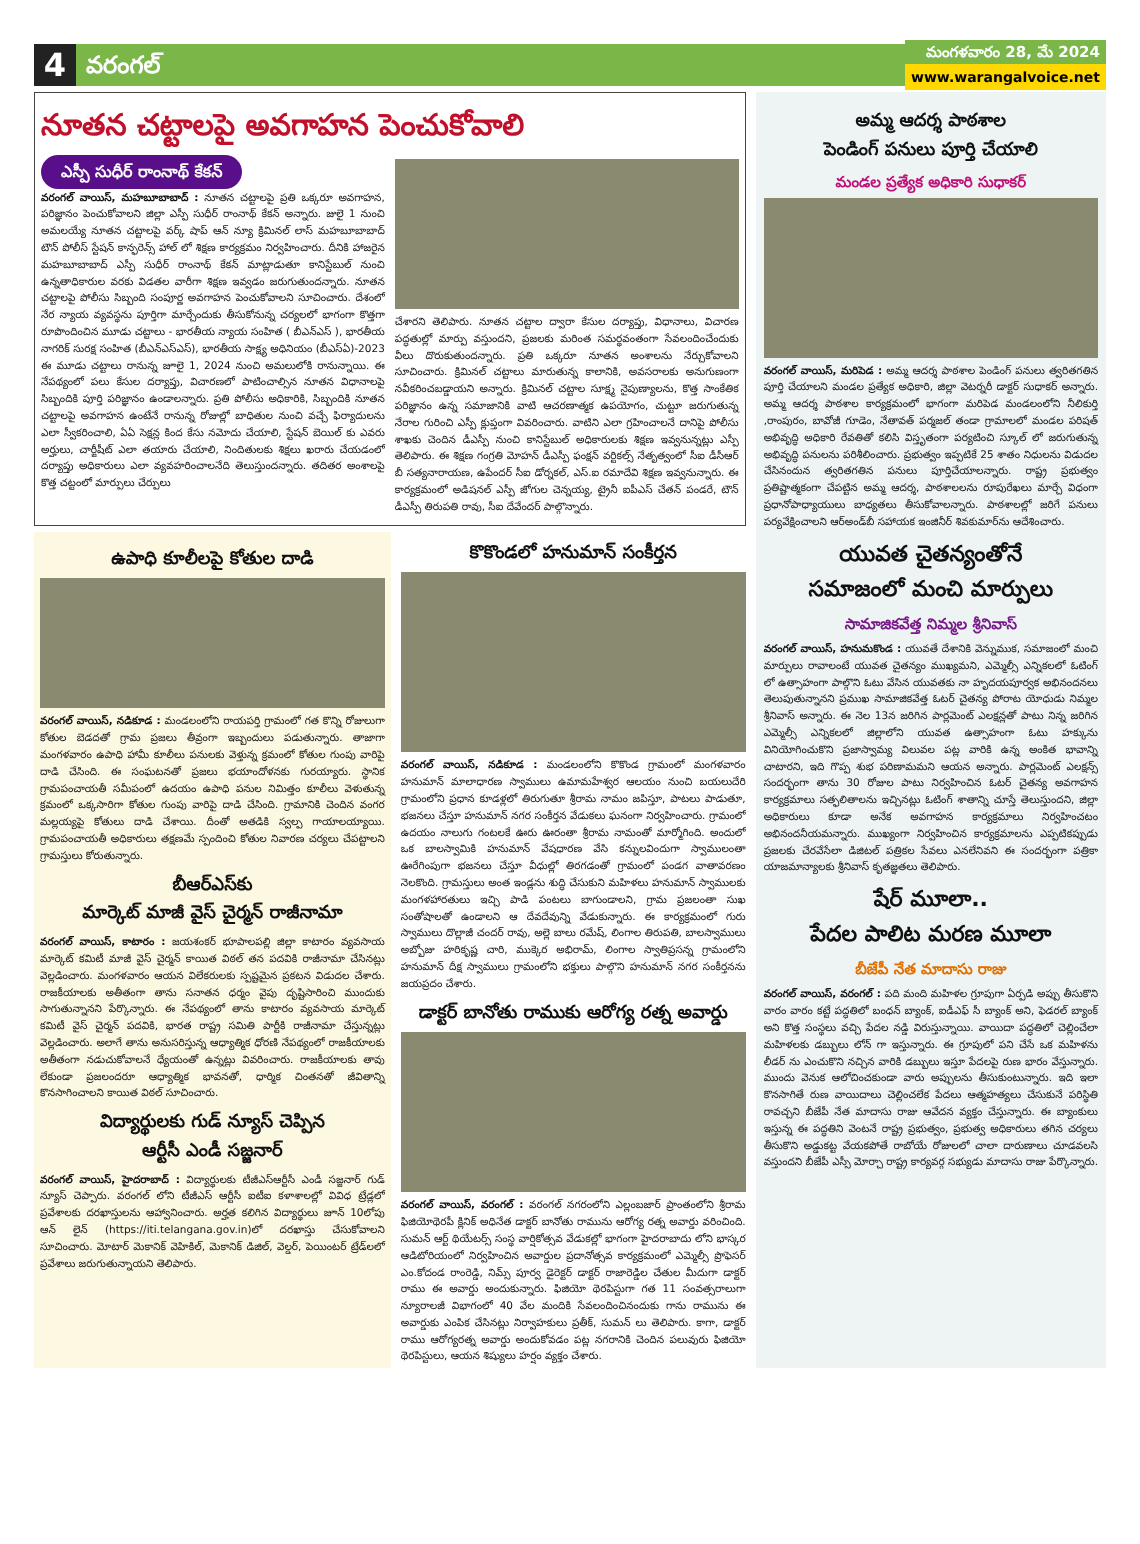4
వరంగల్
మంగళవారం 28, మే 2024
www.warangalvoice.net
నూతన చట్టాలపై అవగాహన పెంచుకోవాలి
ఎస్పీ సుధీర్ రాంనాథ్ కేకన్
వరంగల్ వాయిస్, మహబూబాబాద్ : నూతన చట్టాలపై ప్రతి ఒక్కరూ అవగాహన, పరిజ్ఞానం పెంచుకోవాలని జిల్లా ఎస్పీ సుధీర్ రాంనాథ్ కేకన్ అన్నారు. జులై 1 నుంచి అమలయ్యే నూతన చట్టాలపై వర్క్ షాప్ ఆన్ న్యూ క్రిమినల్ లాస్ మహబూబాబాద్ టౌన్ పోలీస్ స్టేషన్ కాన్ఫరెన్స్ హాల్ లో శిక్షణ కార్యక్రమం నిర్వహించారు. దీనికి హాజరైన మహబూబాబాద్ ఎస్పీ సుధీర్ రాంనాథ్ కేకన్ మాట్లాడుతూ కానిస్టేబుల్ నుంచి ఉన్నతాధికారుల వరకు విడతల వారీగా శిక్షణ ఇవ్వడం జరుగుతుందన్నారు. నూతన చట్టాలపై పోలీసు సిబ్బంది సంపూర్ణ అవగాహన పెంచుకోవాలని సూచించారు. దేశంలో నేర న్యాయ వ్యవస్థను పూర్తిగా మార్చేందుకు తీసుకోనున్న చర్యలలో భాగంగా కొత్తగా రూపొందించిన మూడు చట్టాలు - భారతీయ న్యాయ సంహిత ( బీఎన్ఎస్ ), భారతీయ నాగరిక్ సురక్ష సంహిత (బీఎన్ఎస్ఎస్), భారతీయ సాక్ష్య అధినియం (బీఎస్ఏ)-2023 ఈ మూడు చట్టాలు రానున్న జూలై 1, 2024 నుంచి అమలులోకి రానున్నాయి. ఈ నేపథ్యంలో పలు కేసుల దర్యాప్తు, విచారణలో పాటించాల్సిన నూతన విధానాలపై సిబ్బందికి పూర్తి పరిజ్ఞానం ఉండాలన్నారు. ప్రతి పోలీసు అధికారికి, సిబ్బందికి నూతన చట్టాలపై అవగాహన ఉంటేనే రానున్న రోజుల్లో బాధితుల నుంచి వచ్చే ఫిర్యాదులను ఎలా స్వీకరించాలి, ఏఏ సెక్షన్ల కింద కేసు నమోదు చేయాలి, స్టేషన్ బెయిల్ కు ఎవరు అర్హులు, చార్జీషీట్ ఎలా తయారు చేయాలి, నిందితులకు శిక్షలు ఖరారు చేయడంలో దర్యాప్తు అధికారులు ఎలా వ్యవహరించాలనేది తెలుస్తుందన్నారు. తదితర అంశాలపై కొత్త చట్టంలో మార్పులు చేర్పులు
చేశారని తెలిపారు. నూతన చట్టాల ద్వారా కేసుల దర్యాప్తు, విధానాలు, విచారణ పద్ధతుల్లో మార్పు వస్తుందని, ప్రజలకు మరింత సమర్థవంతంగా సేవలందించేందుకు వీలు దొరుకుతుందన్నారు. ప్రతి ఒక్కరూ నూతన అంశాలను నేర్చుకోవాలని సూచించారు. క్రిమినల్ చట్టాలు మారుతున్న కాలానికి, అవసరాలకు అనుగుణంగా నవీకరించబడ్డాయని అన్నారు. క్రిమినల్ చట్టాల సూక్ష్మ నైపుణ్యాలను, కొత్త సాంకేతిక పరిజ్ఞానం ఉన్న సమాజానికి వాటి ఆచరణాత్మక ఉపయోగం, చుట్టూ జరుగుతున్న నేరాల గురించి ఎస్పీ క్లుప్తంగా వివరించారు. వాటిని ఎలా గ్రహించాలనే దానిపై పోలీసు శాఖకు చెందిన డీఎస్పీ నుంచి కానిస్టేబుల్ అధికారులకు శిక్షణ ఇవ్వనున్నట్లు ఎస్పీ తెలిపారు. ఈ శిక్షణ గంగ్రతి మోహన్ డీఎస్పీ ఫంక్షన్ వర్టికల్స్ నేతృత్వంలో సీఐ డీసీఆర్ బీ సత్యనారాయణ, ఉపేందర్ సీఐ డోర్నకల్, ఎస్.ఐ రమాదేవి శిక్షణ ఇవ్వనున్నారు. ఈ కార్యక్రమంలో అడిషనల్ ఎస్పీ జోగుల చెన్నయ్య, ట్రైనీ ఐపీఎస్ చేతన్ పండరే, టౌన్ డీఎస్పీ తిరుపతి రావు, సీఐ దేవేందర్ పాల్గొన్నారు.
ఉపాధి కూలీలపై కోతుల దాడి
వరంగల్ వాయిస్, నడికూడ : మండలంలోని రాయపర్తి గ్రామంలో గత కొన్ని రోజులుగా కోతుల బెడదతో గ్రామ ప్రజలు తీవ్రంగా ఇబ్బందులు పడుతున్నారు. తాజాగా మంగళవారం ఉపాధి హామీ కూలీలు పనులకు వెళ్తున్న క్రమంలో కోతుల గుంపు వారిపై దాడి చేసింది. ఈ సంఘటనతో ప్రజలు భయాందోళనకు గురయ్యారు. స్థానిక గ్రామపంచాయతీ సమీపంలో ఉదయం ఉపాధి పనుల నిమిత్తం కూలీలు వెళుతున్న క్రమంలో ఒక్కసారిగా కోతుల గుంపు వారిపై దాడి చేసింది. గ్రామానికి చెందిన వంగర మల్లయ్యపై కోతులు దాడి చేశాయి. దీంతో అతడికి స్వల్ప గాయాలయ్యాయి. గ్రామపంచాయతీ అధికారులు తక్షణమే స్పందించి కోతుల నివారణ చర్యలు చేపట్టాలని గ్రామస్తులు కోరుతున్నారు.
బీఆర్ఎస్‌కు
మార్కెట్ మాజీ వైస్ చైర్మన్ రాజీనామా
వరంగల్ వాయిస్, కాటారం : జయశంకర్ భూపాలపల్లి జిల్లా కాటారం వ్యవసాయ మార్కెట్ కమిటీ మాజీ వైస్ చైర్మన్ కాయిత విఠల్ తన పదవికి రాజీనామా చేసినట్లు వెల్లడించారు. మంగళవారం ఆయన విలేకరులకు స్పష్టమైన ప్రకటన విడుదల చేశారు. రాజకీయాలకు అతీతంగా తాను సనాతన ధర్మం వైపు దృష్టిసారించి ముందుకు సాగుతున్నానని పేర్కొన్నారు. ఈ నేపథ్యంలో తాను కాటారం వ్యవసాయ మార్కెట్ కమిటీ వైస్ చైర్మన్ పదవికి, భారత రాష్ట్ర సమితి పార్టీకి రాజీనామా చేస్తున్నట్లు వెల్లడించారు. అలాగే తాను అనుసరిస్తున్న ఆధ్యాత్మిక ధోరణి నేపథ్యంలో రాజకీయాలకు అతీతంగా నడుచుకోవాలనే ధ్యేయంతో ఉన్నట్లు వివరించారు. రాజకీయాలకు తావు లేకుండా ప్రజలందరూ ఆధ్యాత్మిక భావనతో, ధార్మిక చింతనతో జీవితాన్ని కొనసాగించాలని కాయిత విఠల్ సూచించారు.
విద్యార్థులకు గుడ్ న్యూస్ చెప్పిన
ఆర్టీసీ ఎండీ సజ్జనార్
వరంగల్ వాయిస్, హైదరాబాద్ : విద్యార్థులకు టీజీఎస్ఆర్టీసీ ఎండీ సజ్జనార్ గుడ్ న్యూస్ చెప్పారు. వరంగల్ లోని టీజీఎస్ ఆర్టీసీ ఐటీఐ కళాశాలల్లో వివిధ ట్రేడ్లలో ప్రవేశాలకు దరఖాస్తులను ఆహ్వానించారు. అర్హత కలిగిన విద్యార్థులు జూన్ 10లోపు ఆన్ లైన్ (https://iti.telangana.gov.in)లో దరఖాస్తు చేసుకోవాలని సూచించారు. మోటార్ మెకానిక్ వెహికిల్, మెకానిక్ డిజిల్, వెల్డర్, పెయింటర్ ట్రేడ్‌లలో ప్రవేశాలు జరుగుతున్నాయని తెలిపారు.
కొకొండలో హనుమాన్ సంకీర్తన
వరంగల్ వాయిస్, నడికూడ : మండలంలోని కొకొండ గ్రామంలో మంగళవారం హనుమాన్ మాలాధారణ స్వాములు ఉమామహేశ్వర ఆలయం నుంచి బయలుదేరి గ్రామంలోని ప్రధాన కూడళ్లలో తిరుగుతూ శ్రీరామ నామం జపిస్తూ, పాటలు పాడుతూ, భజనలు చేస్తూ హనుమాన్ నగర సంకీర్తన వేడుకలు ఘనంగా నిర్వహించారు. గ్రామంలో ఉదయం నాలుగు గంటలకే ఊరు ఊరంతా శ్రీరామ నామంతో మార్మోగింది. అందులో ఒక బాలస్వామికి హనుమాన్ వేషధారణ వేసి కన్నులవిందుగా స్వాములంతా ఊరేగింపుగా భజనలు చేస్తూ వీధుల్లో తిరగడంతో గ్రామంలో పండగ వాతావరణం నెలకొంది. గ్రామస్తులు అంత ఇండ్లను శుద్ధి చేసుకుని మహిళలు హనుమాన్ స్వాములకు మంగళహారతులు ఇచ్చి పాడి పంటలు బాగుండాలని, గ్రామ ప్రజలంతా సుఖ సంతోషాలతో ఉండాలని ఆ దేవదేవున్ని వేడుకున్నారు. ఈ కార్యక్రమంలో గురు స్వాములు దొల్లాజీ చందర్ రావు, అల్లె బాలు రమేష్, లింగాల తిరుపతి, బాలస్వాములు అబ్బోజు హరికృష్ణ చారి, ముక్కెర అభిరామ్, లింగాల స్వాతిప్రసన్న గ్రామంలోని హనుమాన్ దీక్ష స్వాములు గ్రామంలోని భక్తులు పాల్గొని హనుమాన్ నగర సంకీర్తనను జయప్రదం చేశారు.
డాక్టర్ బానోతు రాముకు ఆరోగ్య రత్న అవార్డు
వరంగల్ వాయిస్, వరంగల్ : వరంగల్ నగరంలోని ఎల్లంబజార్ ప్రాంతంలోని శ్రీరామ ఫిజియోథెరపీ క్లినిక్ అధినేత డాక్టర్ బానోతు రామును ఆరోగ్య రత్న అవార్డు వరించింది. సుమన్ ఆర్ట్ థియేటర్స్ సంస్థ వార్షికోత్సవ వేడుకల్లో భాగంగా హైదరాబాదు లోని భాస్కర ఆడిటోరియంలో నిర్వహించిన అవార్డుల ప్రదానోత్సవ కార్యక్రమంలో ఎమ్మెల్సీ ప్రొఫెసర్ ఎం.కోదండ రాంరెడ్డి, నిమ్స్ పూర్వ డైరెక్టర్ డాక్టర్ రాజారెడ్డిల చేతుల మీదుగా డాక్టర్ రాము ఈ అవార్డు అందుకున్నారు. ఫిజియో థెరపిస్టుగా గత 11 సంవత్సరాలుగా న్యూరాలజీ విభాగంలో 40 వేల మందికి సేవలందించినందుకు గాను రామును ఈ అవార్డుకు ఎంపిక చేసినట్లు నిర్వాహకులు ప్రతీక్, సుమన్ లు తెలిపారు. కాగా, డాక్టర్ రాము ఆరోగ్యరత్న అవార్డు అందుకోవడం పట్ల నగరానికి చెందిన పలువురు ఫిజియో థెరపిస్టులు, ఆయన శిష్యులు హర్షం వ్యక్తం చేశారు.
అమ్మ ఆదర్శ పాఠశాల
పెండింగ్ పనులు పూర్తి చేయాలి
మండల ప్రత్యేక అధికారి సుధాకర్
వరంగల్ వాయిస్, మరిపెడ : అమ్మ ఆదర్శ పాఠశాల పెండింగ్ పనులు త్వరితగతిన పూర్తి చేయాలని మండల ప్రత్యేక అధికారి, జిల్లా వెటర్నరీ డాక్టర్ సుధాకర్ అన్నారు. అమ్మ ఆదర్శ పాఠశాల కార్యక్రమంలో భాగంగా మరిపెడ మండలంలోని నీలికుర్తి ,రాంపురం, బావోజీ గూడెం, నేతావత్ పర్మజల్ తండా గ్రామాలలో మండల పరిషత్ అభివృద్ధి అధికారి రేవతితో కలిసి విస్తృతంగా పర్యటించి స్కూల్ లో జరుగుతున్న అభివృద్ధి పనులను పరిశీలించారు. ప్రభుత్వం ఇప్పటికే 25 శాతం నిధులను విడుదల చేసినందున త్వరితగతిన పనులు పూర్తిచేయాలన్నారు. రాష్ట్ర ప్రభుత్వం ప్రతిష్టాత్మకంగా చేపట్టిన అమ్మ ఆదర్శ, పాఠశాలలను రూపురేఖలు మార్చే విధంగా ప్రధానోపాధ్యాయులు బాధ్యతలు తీసుకోవాలన్నారు. పాఠశాలల్లో జరిగే పనులు పర్యవేక్షించాలని ఆర్అండ్‌బీ సహాయక ఇంజినీర్ శివకుమార్‌ను ఆదేశించారు.
యువత చైతన్యంతోనే
సమాజంలో మంచి మార్పులు
సామాజికవేత్త నిమ్మల శ్రీనివాస్
వరంగల్ వాయిస్, హనుమకొండ : యువతే దేశానికి వెన్నుముక, సమాజంలో మంచి మార్పులు రావాలంటే యువత చైతన్యం ముఖ్యమని, ఎమ్మెల్సీ ఎన్నికలలో ఓటింగ్ లో ఉత్సాహంగా పాల్గొని ఓటు వేసిన యువతకు నా హృదయపూర్వక అభినందనలు తెలుపుతున్నానని ప్రముఖ సామాజికవేత్త ఓటర్ చైతన్య పోరాట యోధుడు నిమ్మల శ్రీనివాస్ అన్నారు. ఈ నెల 13న జరిగిన పార్లమెంట్ ఎలక్షన్లతో పాటు నిన్న జరిగిన ఎమ్మెల్సీ ఎన్నికలలో జిల్లాలోని యువత ఉత్సాహంగా ఓటు హక్కును వినియోగించుకొని ప్రజాస్వామ్య విలువల పట్ల వారికి ఉన్న అంకిత భావాన్ని చాటారని, ఇది గొప్ప శుభ పరిణామమని ఆయన అన్నారు. పార్లమెంట్ ఎలక్షన్స్ సందర్భంగా తాను 30 రోజుల పాటు నిర్వహించిన ఓటర్ చైతన్య అవగాహన కార్యక్రమాలు సత్ఫలితాలను ఇచ్చినట్లు ఓటింగ్ శాతాన్ని చూస్తే తెలుస్తుందని, జిల్లా అధికారులు కూడా అనేక అవగాహన కార్యక్రమాలు నిర్వహించటం అభినందనీయమన్నారు. ముఖ్యంగా నిర్వహించిన కార్యక్రమాలను ఎప్పటికప్పుడు ప్రజలకు చేరవేసేలా డిజిటల్ పత్రికల సేవలు ఎనలేనివని ఈ సందర్భంగా పత్రికా యాజమాన్యాలకు శ్రీనివాస్ కృతజ్ఞతలు తెలిపారు.
షేర్ మూలా..
పేదల పాలిట మరణ మూలా
బీజేపీ నేత మాదాసు రాజు
వరంగల్ వాయిస్, వరంగల్ : పది మంది మహిళల గ్రూపుగా ఏర్పడి అప్పు తీసుకొని వారం వారం కట్టే పద్ధతిలో బంధన్ బ్యాంక్, ఐడీఎఫ్ సీ బ్యాంక్ అని, ఫెడరల్ బ్యాంక్ అని కొత్త సంస్థలు వచ్చి పేదల నడ్డి విరుస్తున్నాయి. వాయిదా పద్ధతిలో చెల్లించేలా మహిళలకు డబ్బులు లోన్ గా ఇస్తున్నారు. ఈ గ్రూపులో పని చేసే ఒక మహిళను లీడర్ ను ఎంచుకొని నచ్చిన వారికి డబ్బులు ఇస్తూ పేదలపై రుణ భారం వేస్తున్నారు. ముందు వెనుక ఆలోచించకుండా వారు అప్పులను తీసుకుంటున్నారు. ఇది ఇలా కొనసాగితే రుణ వాయిదాలు చెల్లించలేక పేదలు ఆత్మహత్యలు చేసుకునే పరిస్థితి రావచ్చని బీజేపీ నేత మాదాసు రాజు ఆవేదన వ్యక్తం చేస్తున్నారు. ఈ బ్యాంకులు ఇస్తున్న ఈ పద్ధతిని వెంటనే రాష్ట్ర ప్రభుత్వం, ప్రభుత్వ అధికారులు తగిన చర్యలు తీసుకొని అడ్డుకట్ట వేయకపోతే రాబోయే రోజులలో చాలా దారుణాలు చూడవలసి వస్తుందని బీజేపీ ఎస్సీ మోర్చా రాష్ట్ర కార్యవర్గ సభ్యుడు మాదాసు రాజు పేర్కొన్నారు.